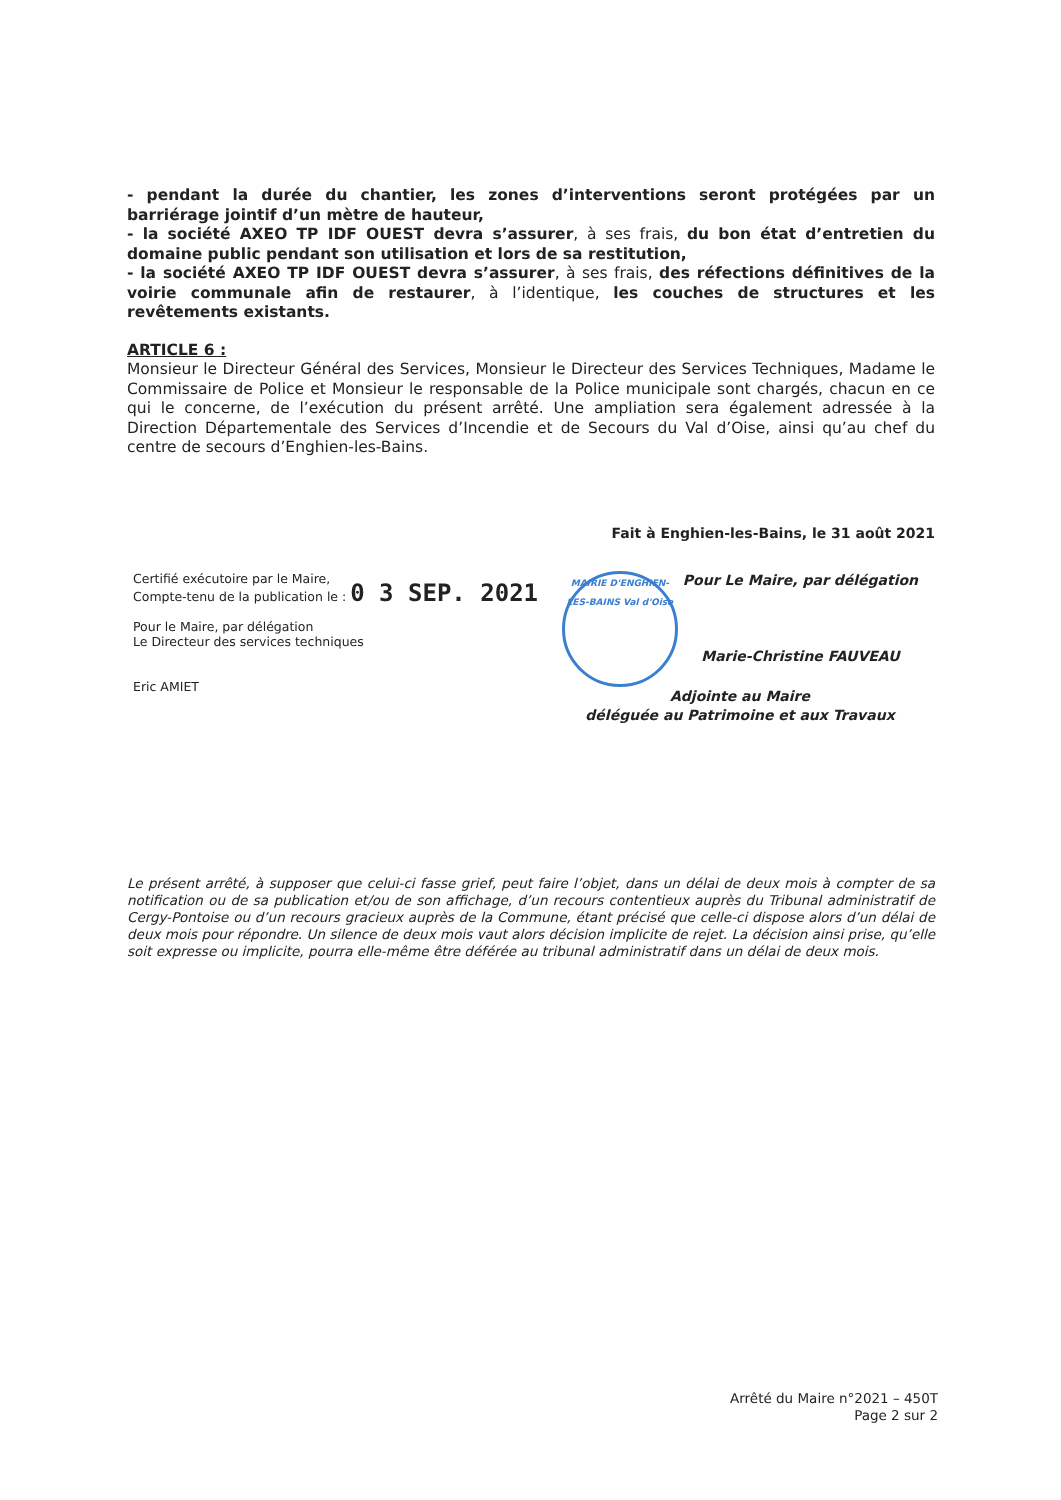- pendant la durée du chantier, les zones d’interventions seront protégées par un barriérage jointif d’un mètre de hauteur,
- la société AXEO TP IDF OUEST devra s’assurer, à ses frais, du bon état d’entretien du domaine public pendant son utilisation et lors de sa restitution,
- la société AXEO TP IDF OUEST devra s’assurer, à ses frais, des réfections définitives de la voirie communale afin de restaurer, à l’identique, les couches de structures et les revêtements existants.
ARTICLE 6 :
Monsieur le Directeur Général des Services, Monsieur le Directeur des Services Techniques, Madame le Commissaire de Police et Monsieur le responsable de la Police municipale sont chargés, chacun en ce qui le concerne, de l’exécution du présent arrêté. Une ampliation sera également adressée à la Direction Départementale des Services d’Incendie et de Secours du Val d’Oise, ainsi qu’au chef du centre de secours d’Enghien-les-Bains.
Fait à Enghien-les-Bains, le 31 août 2021
Certifié exécutoire par le Maire,
Compte-tenu de la publication le : 0 3 SEP. 2021
Pour le Maire, par délégation
Le Directeur des services techniques
Eric AMIET
MAIRIE D'ENGHIEN-LES-BAINS Val d'Oise
Pour Le Maire, par délégation
Marie-Christine FAUVEAU
Adjointe au Maire
déléguée au Patrimoine et aux Travaux
Le présent arrêté, à supposer que celui-ci fasse grief, peut faire l’objet, dans un délai de deux mois à compter de sa notification ou de sa publication et/ou de son affichage, d’un recours contentieux auprès du Tribunal administratif de Cergy-Pontoise ou d’un recours gracieux auprès de la Commune, étant précisé que celle-ci dispose alors d’un délai de deux mois pour répondre. Un silence de deux mois vaut alors décision implicite de rejet. La décision ainsi prise, qu’elle soit expresse ou implicite, pourra elle-même être déférée au tribunal administratif dans un délai de deux mois.
Arrêté du Maire n°2021 – 450T
Page 2 sur 2